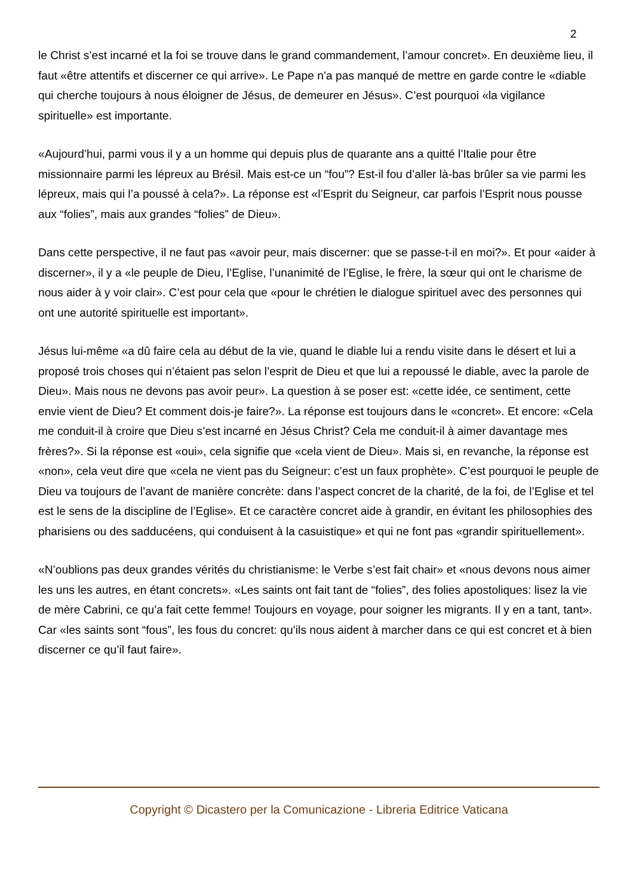2
le Christ s’est incarné et la foi se trouve dans le grand commandement, l’amour concret». En deuxième lieu, il faut «être attentifs et discerner ce qui arrive». Le Pape n’a pas manqué de mettre en garde contre le «diable qui cherche toujours à nous éloigner de Jésus, de demeurer en Jésus». C’est pourquoi «la vigilance spirituelle» est importante.
«Aujourd’hui, parmi vous il y a un homme qui depuis plus de quarante ans a quitté l’Italie pour être missionnaire parmi les lépreux au Brésil. Mais est-ce un “fou”? Est-il fou d’aller là-bas brûler sa vie parmi les lépreux, mais qui l’a poussé à cela?». La réponse est «l’Esprit du Seigneur, car parfois l’Esprit nous pousse aux “folies”, mais aux grandes “folies” de Dieu».
Dans cette perspective, il ne faut pas «avoir peur, mais discerner: que se passe-t-il en moi?». Et pour «aider à discerner», il y a «le peuple de Dieu, l’Eglise, l’unanimité de l’Eglise, le frère, la sœur qui ont le charisme de nous aider à y voir clair». C’est pour cela que «pour le chrétien le dialogue spirituel avec des personnes qui ont une autorité spirituelle est important».
Jésus lui-même «a dû faire cela au début de la vie, quand le diable lui a rendu visite dans le désert et lui a proposé trois choses qui n’étaient pas selon l’esprit de Dieu et que lui a repoussé le diable, avec la parole de Dieu». Mais nous ne devons pas avoir peur». La question à se poser est: «cette idée, ce sentiment, cette envie vient de Dieu? Et comment dois-je faire?». La réponse est toujours dans le «concret». Et encore: «Cela me conduit-il à croire que Dieu s’est incarné en Jésus Christ? Cela me conduit-il à aimer davantage mes frères?». Si la réponse est «oui», cela signifie que «cela vient de Dieu». Mais si, en revanche, la réponse est «non», cela veut dire que «cela ne vient pas du Seigneur: c’est un faux prophète». C’est pourquoi le peuple de Dieu va toujours de l’avant de manière concrète: dans l’aspect concret de la charité, de la foi, de l’Eglise et tel est le sens de la discipline de l’Eglise». Et ce caractère concret aide à grandir, en évitant les philosophies des pharisiens ou des sadducéens, qui conduisent à la casuistique» et qui ne font pas «grandir spirituellement».
«N’oublions pas deux grandes vérités du christianisme: le Verbe s’est fait chair» et «nous devons nous aimer les uns les autres, en étant concrets». «Les saints ont fait tant de “folies”, des folies apostoliques: lisez la vie de mère Cabrini, ce qu’a fait cette femme! Toujours en voyage, pour soigner les migrants. Il y en a tant, tant». Car «les saints sont “fous”, les fous du concret: qu’ils nous aident à marcher dans ce qui est concret et à bien discerner ce qu’il faut faire».
Copyright © Dicastero per la Comunicazione - Libreria Editrice Vaticana